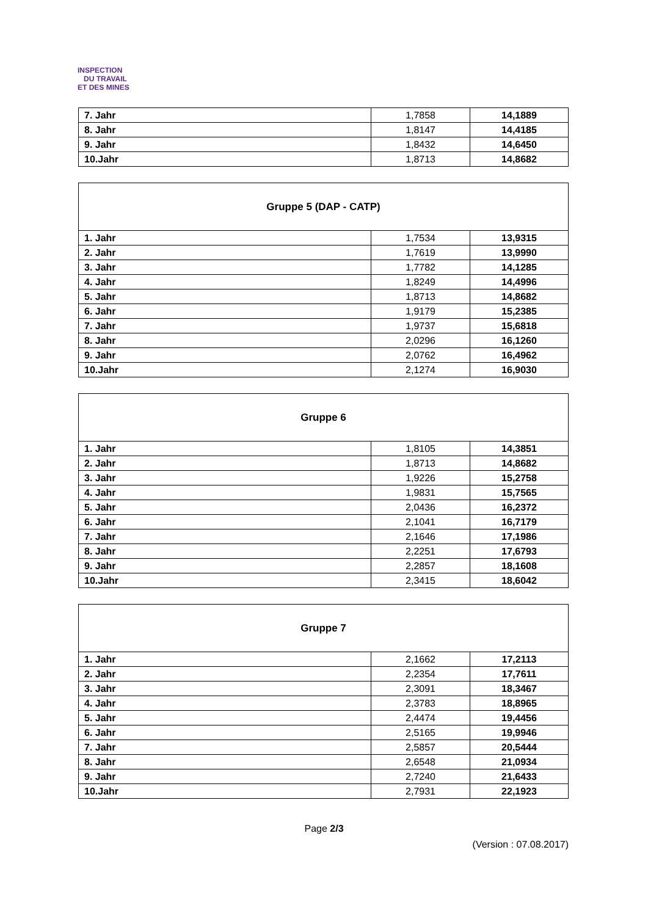INSPECTION
DU TRAVAIL
ET DES MINES
| 7. Jahr | 1,7858 | 14,1889 |
| 8. Jahr | 1,8147 | 14,4185 |
| 9. Jahr | 1,8432 | 14,6450 |
| 10.Jahr | 1,8713 | 14,8682 |
| Gruppe 5 (DAP - CATP) | | |
| 1. Jahr | 1,7534 | 13,9315 |
| 2. Jahr | 1,7619 | 13,9990 |
| 3. Jahr | 1,7782 | 14,1285 |
| 4. Jahr | 1,8249 | 14,4996 |
| 5. Jahr | 1,8713 | 14,8682 |
| 6. Jahr | 1,9179 | 15,2385 |
| 7. Jahr | 1,9737 | 15,6818 |
| 8. Jahr | 2,0296 | 16,1260 |
| 9. Jahr | 2,0762 | 16,4962 |
| 10.Jahr | 2,1274 | 16,9030 |
| Gruppe 6 | | |
| 1. Jahr | 1,8105 | 14,3851 |
| 2. Jahr | 1,8713 | 14,8682 |
| 3. Jahr | 1,9226 | 15,2758 |
| 4. Jahr | 1,9831 | 15,7565 |
| 5. Jahr | 2,0436 | 16,2372 |
| 6. Jahr | 2,1041 | 16,7179 |
| 7. Jahr | 2,1646 | 17,1986 |
| 8. Jahr | 2,2251 | 17,6793 |
| 9. Jahr | 2,2857 | 18,1608 |
| 10.Jahr | 2,3415 | 18,6042 |
| Gruppe 7 | | |
| 1. Jahr | 2,1662 | 17,2113 |
| 2. Jahr | 2,2354 | 17,7611 |
| 3. Jahr | 2,3091 | 18,3467 |
| 4. Jahr | 2,3783 | 18,8965 |
| 5. Jahr | 2,4474 | 19,4456 |
| 6. Jahr | 2,5165 | 19,9946 |
| 7. Jahr | 2,5857 | 20,5444 |
| 8. Jahr | 2,6548 | 21,0934 |
| 9. Jahr | 2,7240 | 21,6433 |
| 10.Jahr | 2,7931 | 22,1923 |
Page 2/3
(Version : 07.08.2017)